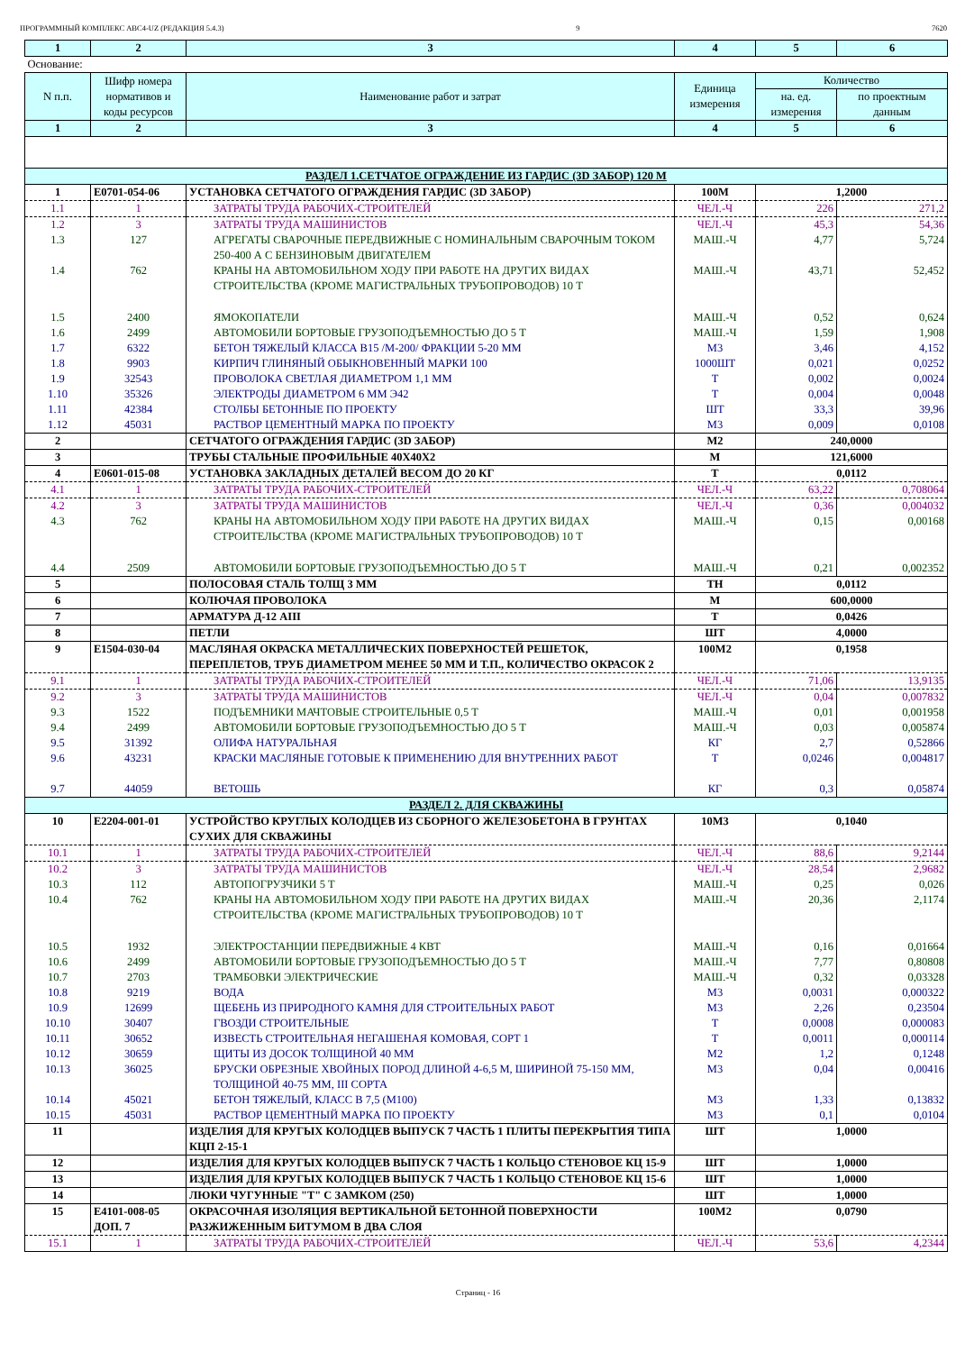ПРОГРАММНЫЙ КОМПЛЕКС АВС4-UZ (РЕДАКЦИЯ 5.4.3) 9 7620
| 1 | 2 | 3 | 4 | 5 | 6 |
| Основание: | | | | | |
| N п.п. | Шифр номера нормативов и коды ресурсов | Наименование работ и затрат | Единица измерения | Количество | |
| | | | | на. ед. измерения | по проектным данным |
| 1 | 2 | 3 | 4 | 5 | 6 |
| РАЗДЕЛ 1.СЕТЧАТОЕ ОГРАЖДЕНИЕ ИЗ ГАРДИС (3D ЗАБОР) 120 М | | | | | |
| 1 | Е0701-054-06 | УСТАНОВКА СЕТЧАТОГО ОГРАЖДЕНИЯ ГАРДИС (3D ЗАБОР) | 100М | 1,2000 | |
| 1.1 | 1 | ЗАТРАТЫ ТРУДА РАБОЧИХ-СТРОИТЕЛЕЙ | ЧЕЛ.-Ч | 226 | 271,2 |
| 1.2 | 3 | ЗАТРАТЫ ТРУДА МАШИНИСТОВ | ЧЕЛ.-Ч | 45,3 | 54,36 |
| 1.3 | 127 | АГРЕГАТЫ СВАРОЧНЫЕ ПЕРЕДВИЖНЫЕ С НОМИНАЛЬНЫМ СВАРОЧНЫМ ТОКОМ 250-400 А С БЕНЗИНОВЫМ ДВИГАТЕЛЕМ | МАШ.-Ч | 4,77 | 5,724 |
| 1.4 | 762 | КРАНЫ НА АВТОМОБИЛЬНОМ ХОДУ ПРИ РАБОТЕ НА ДРУГИХ ВИДАХ СТРОИТЕЛЬСТВА (КРОМЕ МАГИСТРАЛЬНЫХ ТРУБОПРОВОДОВ) 10 Т | МАШ.-Ч | 43,71 | 52,452 |
| 1.5 | 2400 | ЯМОКОПАТЕЛИ | МАШ.-Ч | 0,52 | 0,624 |
| 1.6 | 2499 | АВТОМОБИЛИ БОРТОВЫЕ ГРУЗОПОДЪЕМНОСТЬЮ ДО 5 Т | МАШ.-Ч | 1,59 | 1,908 |
| 1.7 | 6322 | БЕТОН ТЯЖЕЛЫЙ КЛАССА В15 /М-200/ ФРАКЦИИ 5-20 ММ | М3 | 3,46 | 4,152 |
| 1.8 | 9903 | КИРПИЧ ГЛИНЯНЫЙ ОБЫКНОВЕННЫЙ МАРКИ 100 | 1000ШТ | 0,021 | 0,0252 |
| 1.9 | 32543 | ПРОВОЛОКА СВЕТЛАЯ ДИАМЕТРОМ 1,1 ММ | Т | 0,002 | 0,0024 |
| 1.10 | 35326 | ЭЛЕКТРОДЫ ДИАМЕТРОМ 6 ММ Э42 | Т | 0,004 | 0,0048 |
| 1.11 | 42384 | СТОЛБЫ БЕТОННЫЕ ПО ПРОЕКТУ | ШТ | 33,3 | 39,96 |
| 1.12 | 45031 | РАСТВОР ЦЕМЕНТНЫЙ МАРКА ПО ПРОЕКТУ | М3 | 0,009 | 0,0108 |
| 2 | | СЕТЧАТОГО ОГРАЖДЕНИЯ ГАРДИС (3D ЗАБОР) | М2 | 240,0000 | |
| 3 | | ТРУБЫ СТАЛЬНЫЕ ПРОФИЛЬНЫЕ 40Х40Х2 | М | 121,6000 | |
| 4 | Е0601-015-08 | УСТАНОВКА ЗАКЛАДНЫХ ДЕТАЛЕЙ ВЕСОМ ДО 20 КГ | Т | 0,0112 | |
| 4.1 | 1 | ЗАТРАТЫ ТРУДА РАБОЧИХ-СТРОИТЕЛЕЙ | ЧЕЛ.-Ч | 63,22 | 0,708064 |
| 4.2 | 3 | ЗАТРАТЫ ТРУДА МАШИНИСТОВ | ЧЕЛ.-Ч | 0,36 | 0,004032 |
| 4.3 | 762 | КРАНЫ НА АВТОМОБИЛЬНОМ ХОДУ ПРИ РАБОТЕ НА ДРУГИХ ВИДАХ СТРОИТЕЛЬСТВА (КРОМЕ МАГИСТРАЛЬНЫХ ТРУБОПРОВОДОВ) 10 Т | МАШ.-Ч | 0,15 | 0,00168 |
| 4.4 | 2509 | АВТОМОБИЛИ БОРТОВЫЕ ГРУЗОПОДЪЕМНОСТЬЮ ДО 5 Т | МАШ.-Ч | 0,21 | 0,002352 |
| 5 | | ПОЛОСОВАЯ СТАЛЬ ТОЛЩ 3 ММ | ТН | 0,0112 | |
| 6 | | КОЛЮЧАЯ ПРОВОЛОКА | М | 600,0000 | |
| 7 | | АРМАТУРА Д-12 АIII | Т | 0,0426 | |
| 8 | | ПЕТЛИ | ШТ | 4,0000 | |
| 9 | Е1504-030-04 | МАСЛЯНАЯ ОКРАСКА МЕТАЛЛИЧЕСКИХ ПОВЕРХНОСТЕЙ РЕШЕТОК, ПЕРЕПЛЕТОВ, ТРУБ ДИАМЕТРОМ МЕНЕЕ 50 ММ И Т.П., КОЛИЧЕСТВО ОКРАСОК 2 | 100М2 | 0,1958 | |
| 9.1 | 1 | ЗАТРАТЫ ТРУДА РАБОЧИХ-СТРОИТЕЛЕЙ | ЧЕЛ.-Ч | 71,06 | 13,9135 |
| 9.2 | 3 | ЗАТРАТЫ ТРУДА МАШИНИСТОВ | ЧЕЛ.-Ч | 0,04 | 0,007832 |
| 9.3 | 1522 | ПОДЪЕМНИКИ МАЧТОВЫЕ СТРОИТЕЛЬНЫЕ 0,5 Т | МАШ.-Ч | 0,01 | 0,001958 |
| 9.4 | 2499 | АВТОМОБИЛИ БОРТОВЫЕ ГРУЗОПОДЪЕМНОСТЬЮ ДО 5 Т | МАШ.-Ч | 0,03 | 0,005874 |
| 9.5 | 31392 | ОЛИФА НАТУРАЛЬНАЯ | КГ | 2,7 | 0,52866 |
| 9.6 | 43231 | КРАСКИ МАСЛЯНЫЕ ГОТОВЫЕ К ПРИМЕНЕНИЮ ДЛЯ ВНУТРЕННИХ РАБОТ | Т | 0,0246 | 0,004817 |
| 9.7 | 44059 | ВЕТОШЬ | КГ | 0,3 | 0,05874 |
| РАЗДЕЛ 2. ДЛЯ СКВАЖИНЫ | | | | | |
| 10 | Е2204-001-01 | УСТРОЙСТВО КРУГЛЫХ КОЛОДЦЕВ ИЗ СБОРНОГО ЖЕЛЕЗОБЕТОНА В ГРУНТАХ СУХИХ ДЛЯ СКВАЖИНЫ | 10М3 | 0,1040 | |
| 10.1 | 1 | ЗАТРАТЫ ТРУДА РАБОЧИХ-СТРОИТЕЛЕЙ | ЧЕЛ.-Ч | 88,6 | 9,2144 |
| 10.2 | 3 | ЗАТРАТЫ ТРУДА МАШИНИСТОВ | ЧЕЛ.-Ч | 28,54 | 2,9682 |
| 10.3 | 112 | АВТОПОГРУЗЧИКИ 5 Т | МАШ.-Ч | 0,25 | 0,026 |
| 10.4 | 762 | КРАНЫ НА АВТОМОБИЛЬНОМ ХОДУ ПРИ РАБОТЕ НА ДРУГИХ ВИДАХ СТРОИТЕЛЬСТВА (КРОМЕ МАГИСТРАЛЬНЫХ ТРУБОПРОВОДОВ) 10 Т | МАШ.-Ч | 20,36 | 2,1174 |
| 10.5 | 1932 | ЭЛЕКТРОСТАНЦИИ ПЕРЕДВИЖНЫЕ 4 КВТ | МАШ.-Ч | 0,16 | 0,01664 |
| 10.6 | 2499 | АВТОМОБИЛИ БОРТОВЫЕ ГРУЗОПОДЪЕМНОСТЬЮ ДО 5 Т | МАШ.-Ч | 7,77 | 0,80808 |
| 10.7 | 2703 | ТРАМБОВКИ ЭЛЕКТРИЧЕСКИЕ | МАШ.-Ч | 0,32 | 0,03328 |
| 10.8 | 9219 | ВОДА | М3 | 0,0031 | 0,000322 |
| 10.9 | 12699 | ЩЕБЕНЬ ИЗ ПРИРОДНОГО КАМНЯ ДЛЯ СТРОИТЕЛЬНЫХ РАБОТ | М3 | 2,26 | 0,23504 |
| 10.10 | 30407 | ГВОЗДИ СТРОИТЕЛЬНЫЕ | Т | 0,0008 | 0,000083 |
| 10.11 | 30652 | ИЗВЕСТЬ СТРОИТЕЛЬНАЯ НЕГАШЕНАЯ КОМОВАЯ, СОРТ 1 | Т | 0,0011 | 0,000114 |
| 10.12 | 30659 | ЩИТЫ ИЗ ДОСОК ТОЛЩИНОЙ 40 ММ | М2 | 1,2 | 0,1248 |
| 10.13 | 36025 | БРУСКИ ОБРЕЗНЫЕ ХВОЙНЫХ ПОРОД ДЛИНОЙ 4-6,5 М, ШИРИНОЙ 75-150 ММ, ТОЛЩИНОЙ 40-75 ММ, III СОРТА | М3 | 0,04 | 0,00416 |
| 10.14 | 45021 | БЕТОН ТЯЖЕЛЫЙ, КЛАСС В 7,5 (М100) | М3 | 1,33 | 0,13832 |
| 10.15 | 45031 | РАСТВОР ЦЕМЕНТНЫЙ МАРКА ПО ПРОЕКТУ | М3 | 0,1 | 0,0104 |
| 11 | | ИЗДЕЛИЯ ДЛЯ КРУГЫХ КОЛОДЦЕВ ВЫПУСК 7 ЧАСТЬ 1 ПЛИТЫ ПЕРЕКРЫТИЯ ТИПА КЦП 2-15-1 | ШТ | 1,0000 | |
| 12 | | ИЗДЕЛИЯ ДЛЯ КРУГЫХ КОЛОДЦЕВ ВЫПУСК 7 ЧАСТЬ 1 КОЛЬЦО СТЕНОВОЕ КЦ 15-9 | ШТ | 1,0000 | |
| 13 | | ИЗДЕЛИЯ ДЛЯ КРУГЫХ КОЛОДЦЕВ ВЫПУСК 7 ЧАСТЬ 1 КОЛЬЦО СТЕНОВОЕ КЦ 15-6 | ШТ | 1,0000 | |
| 14 | | ЛЮКИ ЧУГУННЫЕ "Т" С ЗАМКОМ (250) | ШТ | 1,0000 | |
| 15 | Е4101-008-05 ДОП. 7 | ОКРАСОЧНАЯ ИЗОЛЯЦИЯ ВЕРТИКАЛЬНОЙ БЕТОННОЙ ПОВЕРХНОСТИ РАЗЖИЖЕННЫМ БИТУМОМ В ДВА СЛОЯ | 100М2 | 0,0790 | |
| 15.1 | 1 | ЗАТРАТЫ ТРУДА РАБОЧИХ-СТРОИТЕЛЕЙ | ЧЕЛ.-Ч | 53,6 | 4,2344 |
Страниц - 16